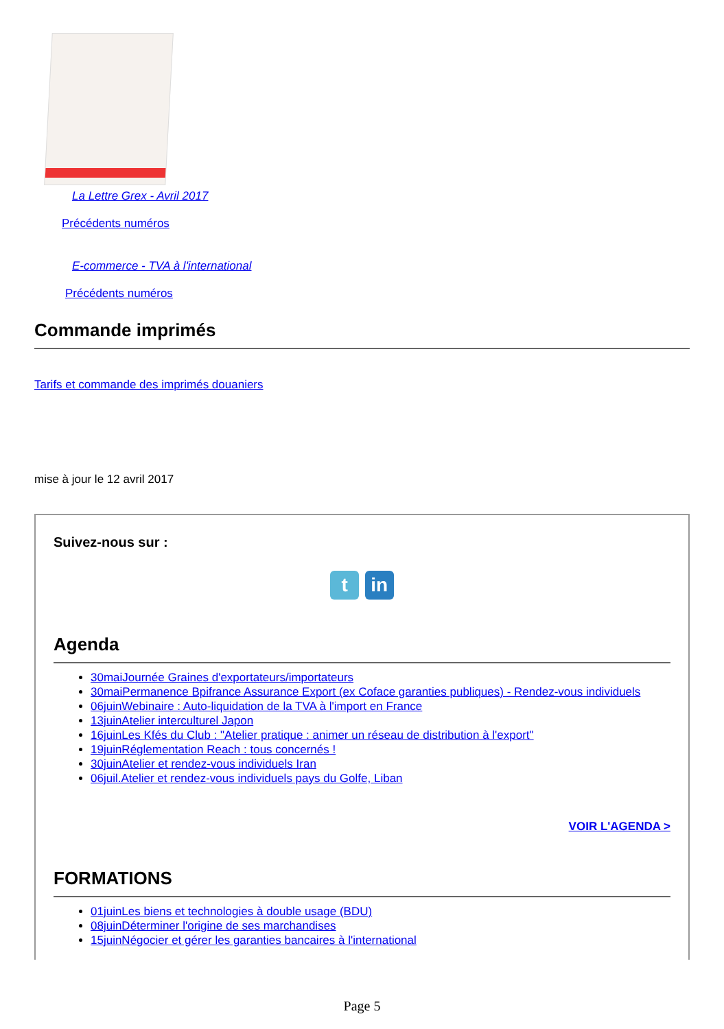La Lettre Grex - Avril 2017
Précédents numéros
E-commerce - TVA à l'international
Précédents numéros
Commande imprimés
Tarifs et commande des imprimés douaniers
mise à jour le 12 avril 2017
Suivez-nous sur :
t in
Agenda
30maiJournée Graines d'exportateurs/importateurs
30maiPermanence Bpifrance Assurance Export (ex Coface garanties publiques) - Rendez-vous individuels
06juinWebinaire : Auto-liquidation de la TVA à l'import en France
13juinAtelier interculturel Japon
16juinLes Kfés du Club : "Atelier pratique : animer un réseau de distribution à l'export"
19juinRéglementation Reach : tous concernés !
30juinAtelier et rendez-vous individuels Iran
06juil.Atelier et rendez-vous individuels pays du Golfe, Liban
VOIR L'AGENDA >
FORMATIONS
01juinLes biens et technologies à double usage (BDU)
08juinDéterminer l'origine de ses marchandises
15juinNégocier et gérer les garanties bancaires à l'international
Page 5